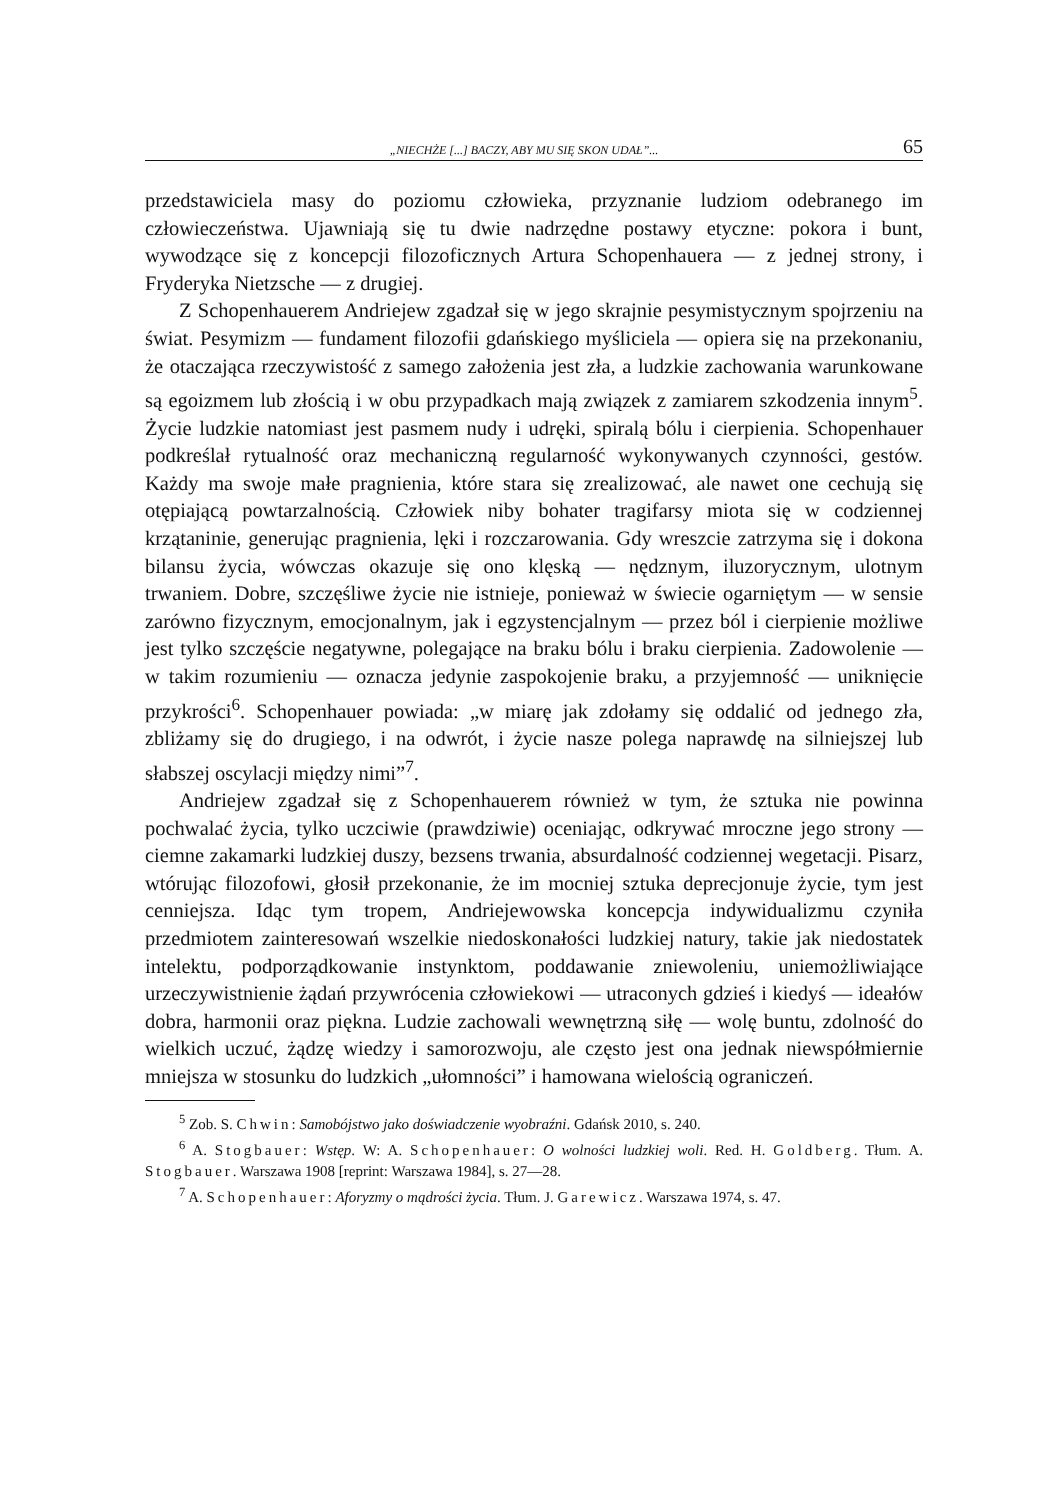„NIECHŻE [...] BACZY, ABY MU SIĘ SKON UDAŁ”... 65
przedstawiciela masy do poziomu człowieka, przyznanie ludziom odebranego im człowieczeństwa. Ujawniają się tu dwie nadrzędne postawy etyczne: pokora i bunt, wywodzące się z koncepcji filozoficznych Artura Schopenhauera — z jednej strony, i Fryderyka Nietzsche — z drugiej.
Z Schopenhauerem Andriejew zgadzał się w jego skrajnie pesymistycznym spojrzeniu na świat. Pesymizm — fundament filozofii gdańskiego myśliciela — opiera się na przekonaniu, że otaczająca rzeczywistość z samego założenia jest zła, a ludzkie zachowania warunkowane są egoizmem lub złością i w obu przypadkach mają związek z zamiarem szkodzenia innym<sup>5</sup>. Życie ludzkie natomiast jest pasmem nudy i udręki, spiralą bólu i cierpienia. Schopenhauer podkreślał rytualność oraz mechaniczną regularność wykonywanych czynności, gestów. Każdy ma swoje małe pragnienia, które stara się zrealizować, ale nawet one cechują się otępiającą powtarzalnością. Człowiek niby bohater tragifarsy miota się w codziennej krzątaninie, generując pragnienia, lęki i rozczarowania. Gdy wreszcie zatrzyma się i dokona bilansu życia, wówczas okazuje się ono klęską — nędznym, iluzorycznym, ulotnym trwaniem. Dobre, szczęśliwe życie nie istnieje, ponieważ w świecie ogarniętym — w sensie zarówno fizycznym, emocjonalnym, jak i egzystencjalnym — przez ból i cierpienie możliwe jest tylko szczęście negatywne, polegające na braku bólu i braku cierpienia. Zadowolenie — w takim rozumieniu — oznacza jedynie zaspokojenie braku, a przyjemność — uniknięcie przykrości<sup>6</sup>. Schopenhauer powiada: „w miarę jak zdołamy się oddalić od jednego zła, zbliżamy się do drugiego, i na odwrót, i życie nasze polega naprawdę na silniejszej lub słabszej oscylacji między nimi”<sup>7</sup>.
Andriejew zgadzał się z Schopenhauerem również w tym, że sztuka nie powinna pochwalać życia, tylko uczciwie (prawdziwie) oceniając, odkrywać mroczne jego strony — ciemne zakamarki ludzkiej duszy, bezsens trwania, absurdalność codziennej wegetacji. Pisarz, wtórując filozofowi, głosił przekonanie, że im mocniej sztuka deprecjonuje życie, tym jest cenniejsza. Idąc tym tropem, Andriejewowska koncepcja indywidualizmu czyniła przedmiotem zainteresowań wszelkie niedoskonałości ludzkiej natury, takie jak niedostatek intelektu, podporządkowanie instynktom, poddawanie zniewoleniu, uniemożliwiające urzeczywistnienie żądań przywrócenia człowiekowi — utraconych gdzieś i kiedyś — ideałów dobra, harmonii oraz piękna. Ludzie zachowali wewnętrzną siłę — wolę buntu, zdolność do wielkich uczuć, żądzę wiedzy i samorozwoju, ale często jest ona jednak niewspółmiernie mniejsza w stosunku do ludzkich „ułomności” i hamowana wielością ograniczeń.
<sup>5</sup> Zob. S. Chwin: Samobójstwo jako doświadczenie wyobraźni. Gdańsk 2010, s. 240.
<sup>6</sup> A. Stogbauer: Wstęp. W: A. Schopenhauer: O wolności ludzkiej woli. Red. H. Goldberg. Tłum. A. Stogbauer. Warszawa 1908 [reprint: Warszawa 1984], s. 27—28.
<sup>7</sup> A. Schopenhauer: Aforyzmy o mądrości życia. Tłum. J. Garewicz. Warszawa 1974, s. 47.